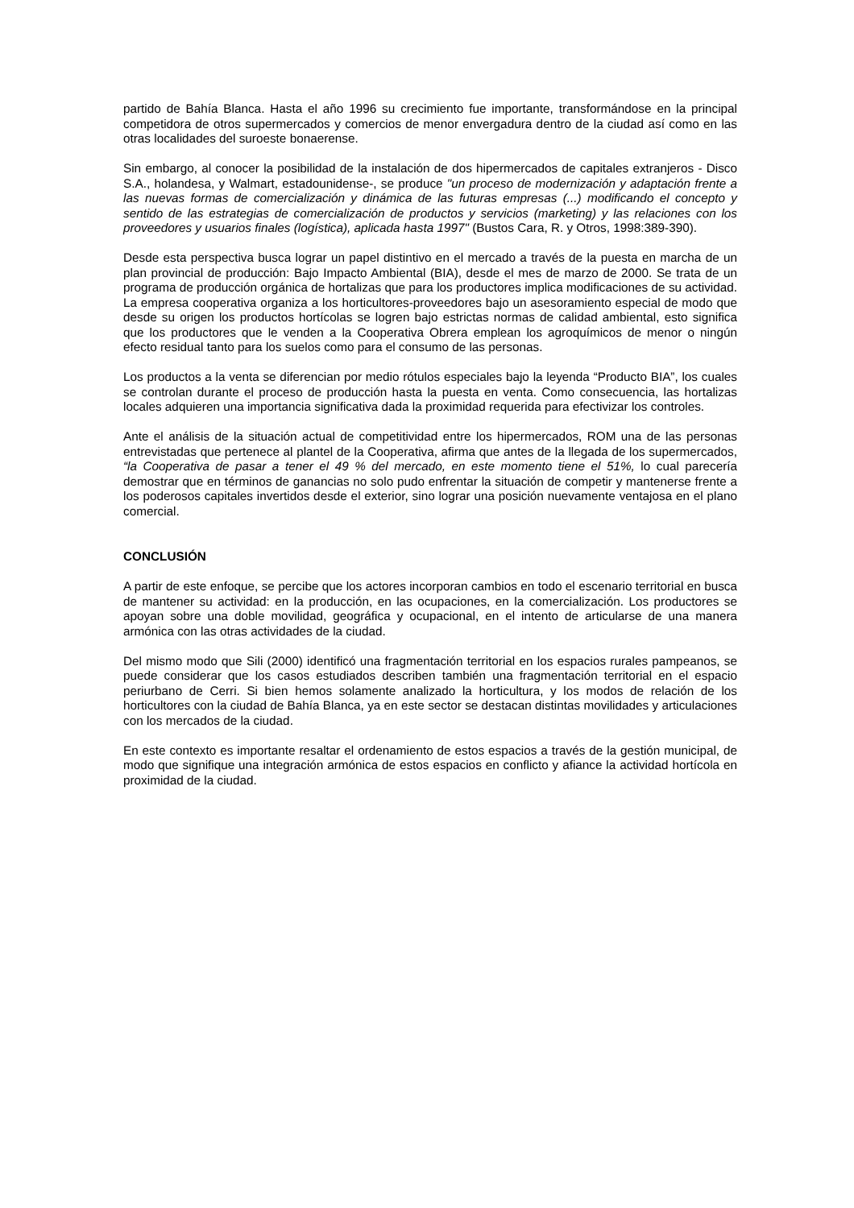partido de Bahía Blanca. Hasta el año 1996 su crecimiento fue importante, transformándose en la principal competidora de otros supermercados y comercios de menor envergadura dentro de la ciudad así como en las otras localidades del suroeste bonaerense.
Sin embargo, al conocer la posibilidad de la instalación de dos hipermercados de capitales extranjeros - Disco S.A., holandesa, y Walmart, estadounidense-, se produce "un proceso de modernización y adaptación frente a las nuevas formas de comercialización y dinámica de las futuras empresas (...) modificando el concepto y sentido de las estrategias de comercialización de productos y servicios (marketing) y las relaciones con los proveedores y usuarios finales (logística), aplicada hasta 1997" (Bustos Cara, R. y Otros, 1998:389-390).
Desde esta perspectiva busca lograr un papel distintivo en el mercado a través de la puesta en marcha de un plan provincial de producción: Bajo Impacto Ambiental (BIA), desde el mes de marzo de 2000. Se trata de un programa de producción orgánica de hortalizas que para los productores implica modificaciones de su actividad. La empresa cooperativa organiza a los horticultores-proveedores bajo un asesoramiento especial de modo que desde su origen los productos hortícolas se logren bajo estrictas normas de calidad ambiental, esto significa que los productores que le venden a la Cooperativa Obrera emplean los agroquímicos de menor o ningún efecto residual tanto para los suelos como para el consumo de las personas.
Los productos a la venta se diferencian por medio rótulos especiales bajo la leyenda “Producto BIA”, los cuales se controlan durante el proceso de producción hasta la puesta en venta. Como consecuencia, las hortalizas locales adquieren una importancia significativa dada la proximidad requerida para efectivizar los controles.
Ante el análisis de la situación actual de competitividad entre los hipermercados, ROM una de las personas entrevistadas que pertenece al plantel de la Cooperativa, afirma que antes de la llegada de los supermercados, “la Cooperativa de pasar a tener el 49 % del mercado, en este momento tiene el 51%, lo cual parecería demostrar que en términos de ganancias no solo pudo enfrentar la situación de competir y mantenerse frente a los poderosos capitales invertidos desde el exterior, sino lograr una posición nuevamente ventajosa en el plano comercial.
CONCLUSIÓN
A partir de este enfoque, se percibe que los actores incorporan cambios en todo el escenario territorial en busca de mantener su actividad: en la producción, en las ocupaciones, en la comercialización. Los productores se apoyan sobre una doble movilidad, geográfica y ocupacional, en el intento de articularse de una manera armónica con las otras actividades de la ciudad.
Del mismo modo que Sili (2000) identificó una fragmentación territorial en los espacios rurales pampeanos, se puede considerar que los casos estudiados describen también una fragmentación territorial en el espacio periurbano de Cerri. Si bien hemos solamente analizado la horticultura, y los modos de relación de los horticultores con la ciudad de Bahía Blanca, ya en este sector se destacan distintas movilidades y articulaciones con los mercados de la ciudad.
En este contexto es importante resaltar el ordenamiento de estos espacios a través de la gestión municipal, de modo que signifique una integración armónica de estos espacios en conflicto y afiance la actividad hortícola en proximidad de la ciudad.